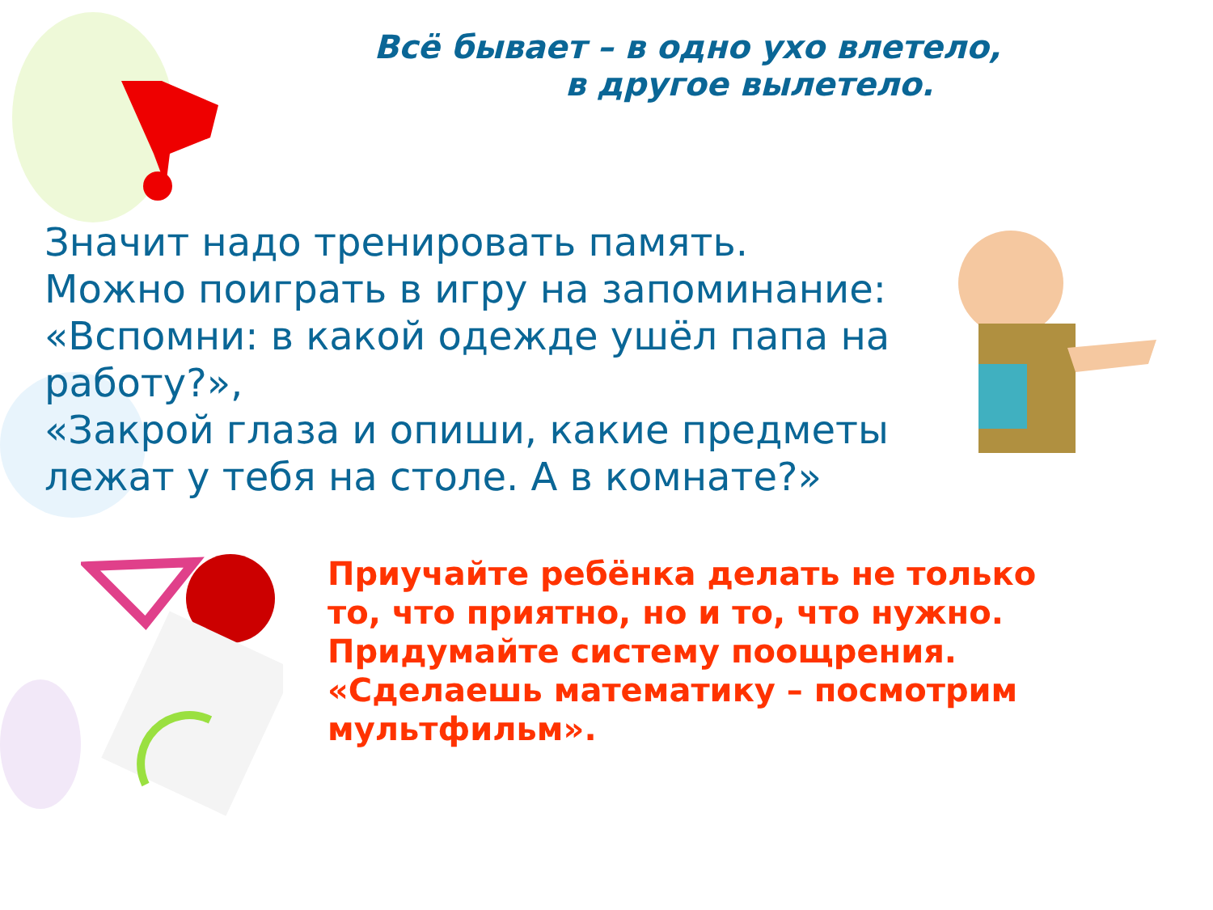Всё бывает – в одно ухо влетело,
в другое вылетело.
Значит надо тренировать память.
Можно поиграть в игру на запоминание:
«Вспомни: в какой одежде ушёл папа на работу?»,
«Закрой глаза и опиши, какие предметы лежат у тебя на столе. А в комнате?»
Приучайте ребёнка делать не только то, что приятно, но и то, что нужно. Придумайте систему поощрения. «Сделаешь математику – посмотрим мультфильм».